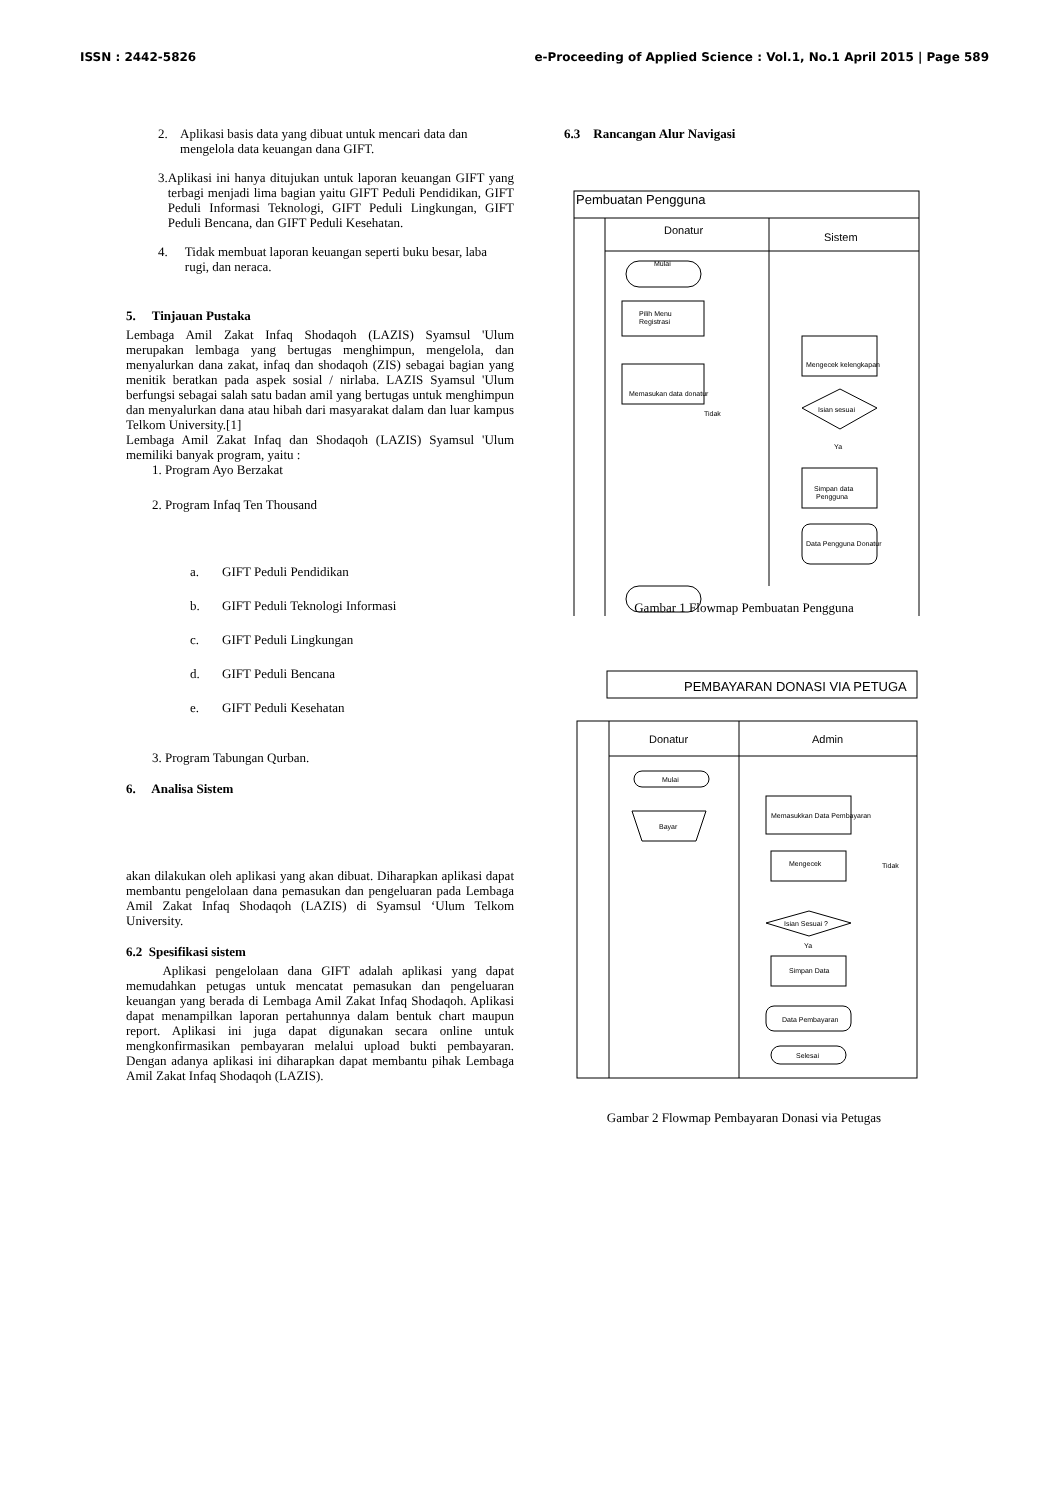ISSN : 2442-5826 e-Proceeding of Applied Science : Vol.1, No.1 April 2015 | Page 589
2. Aplikasi basis data yang dibuat untuk mencari data dan mengelola data keuangan dana GIFT.
3. Aplikasi ini hanya ditujukan untuk laporan keuangan GIFT yang terbagi menjadi lima bagian yaitu GIFT Peduli Pendidikan, GIFT Peduli Informasi Teknologi, GIFT Peduli Lingkungan, GIFT Peduli Bencana, dan GIFT Peduli Kesehatan.
4. Tidak membuat laporan keuangan seperti buku besar, laba rugi, dan neraca.
5. Tinjauan Pustaka
Lembaga Amil Zakat Infaq Shodaqoh (LAZIS) Syamsul 'Ulum merupakan lembaga yang bertugas menghimpun, mengelola, dan menyalurkan dana zakat, infaq dan shodaqoh (ZIS) sebagai bagian yang menitik beratkan pada aspek sosial / nirlaba. LAZIS Syamsul 'Ulum berfungsi sebagai salah satu badan amil yang bertugas untuk menghimpun dan menyalurkan dana atau hibah dari masyarakat dalam dan luar kampus Telkom University.[1]
Lembaga Amil Zakat Infaq dan Shodaqoh (LAZIS) Syamsul 'Ulum memiliki banyak program, yaitu :
1. Program Ayo Berzakat
2. Program Infaq Ten Thousand
a. GIFT Peduli Pendidikan
b. GIFT Peduli Teknologi Informasi
c. GIFT Peduli Lingkungan
d. GIFT Peduli Bencana
e. GIFT Peduli Kesehatan
3. Program Tabungan Qurban.
6. Analisa Sistem
akan dilakukan oleh aplikasi yang akan dibuat. Diharapkan aplikasi dapat membantu pengelolaan dana pemasukan dan pengeluaran pada Lembaga Amil Zakat Infaq Shodaqoh (LAZIS) di Syamsul ‘Ulum Telkom University.
6.2 Spesifikasi sistem
Aplikasi pengelolaan dana GIFT adalah aplikasi yang dapat memudahkan petugas untuk mencatat pemasukan dan pengeluaran keuangan yang berada di Lembaga Amil Zakat Infaq Shodaqoh. Aplikasi dapat menampilkan laporan pertahunnya dalam bentuk chart maupun report. Aplikasi ini juga dapat digunakan secara online untuk mengkonfirmasikan pembayaran melalui upload bukti pembayaran. Dengan adanya aplikasi ini diharapkan dapat membantu pihak Lembaga Amil Zakat Infaq Shodaqoh (LAZIS).
6.3 Rancangan Alur Navigasi
Pembuatan Pengguna
Donatur
Sistem
Mulai
Pilih Menu
Registrasi
Memasukan data donatur
Mengecek kelengkapan
Isian sesuai
Tidak
Ya
Simpan data
Pengguna
Data Pengguna Donatur
Gambar 1 Flowmap Pembuatan Pengguna
PEMBAYARAN DONASI VIA PETUGA
Donatur
Admin
Mulai
Bayar
Memasukkan Data Pembayaran
Mengecek
Isian Sesuai ?
Tidak
Ya
Simpan Data
Data Pembayaran
Selesai
Gambar 2 Flowmap Pembayaran Donasi via Petugas